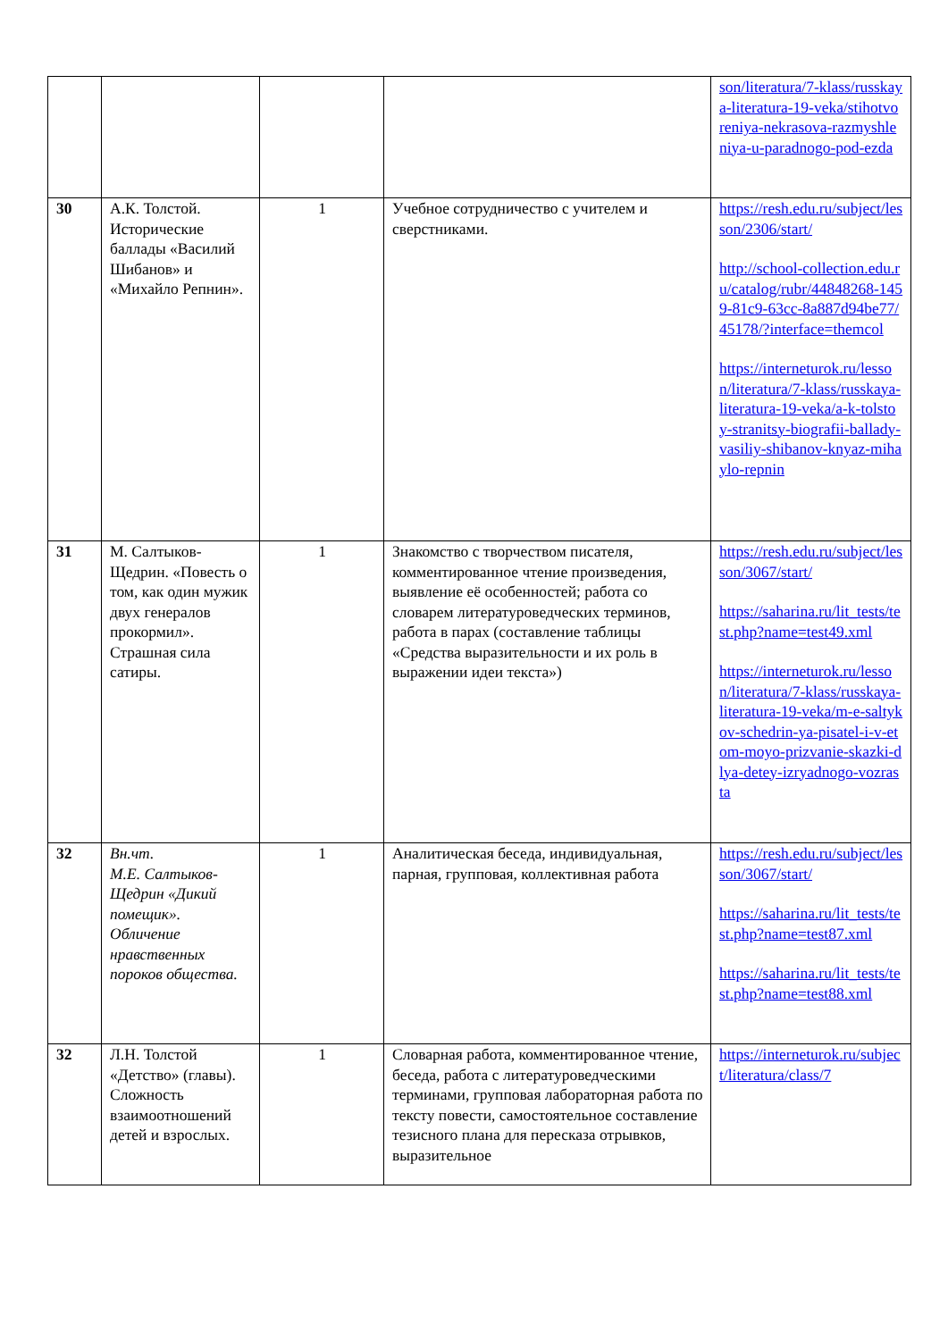| | | | | son/literatura/7-klass/russkaya-literatura-19-veka/stihotvoreniya-nekrasova-razmyshleniya-u-paradnogo-pod-ezda |
| 30 | А.К. Толстой. Исторические баллады «Василий Шибанов» и «Михайло Репнин». | 1 | Учебное сотрудничество с учителем и сверстниками. | https://resh.edu.ru/subject/lesson/2306/start/ http://school-collection.edu.ru/catalog/rubr/44848268-1459-81c9-63cc-8a887d94be77/45178/?interface=themcol https://interneturok.ru/lesson/literatura/7-klass/russkaya-literatura-19-veka/a-k-tolstoy-stranitsy-biografii-ballady-vasiliy-shibanov-knyaz-mihaylo-repnin |
| 31 | М. Салтыков-Щедрин. «Повесть о том, как один мужик двух генералов прокормил». Страшная сила сатиры. | 1 | Знакомство с творчеством писателя, комментированное чтение произведения, выявление её особенностей; работа со словарем литературоведческих терминов, работа в парах (составление таблицы «Средства выразительности и их роль в выражении идеи текста») | https://resh.edu.ru/subject/lesson/3067/start/ https://saharina.ru/lit_tests/test.php?name=test49.xml https://interneturok.ru/lesson/literatura/7-klass/russkaya-literatura-19-veka/m-e-saltykov-schedrin-ya-pisatel-i-v-etom-moyo-prizvanie-skazki-dlya-detey-izryadnogo-vozrasta |
| 32 | Вн.чт. М.Е. Салтыков-Щедрин «Дикий помещик». Обличение нравственных пороков общества. | 1 | Аналитическая беседа, индивидуальная, парная, групповая, коллективная работа | https://resh.edu.ru/subject/lesson/3067/start/ https://saharina.ru/lit_tests/test.php?name=test87.xml https://saharina.ru/lit_tests/test.php?name=test88.xml |
| 32 | Л.Н. Толстой «Детство» (главы). Сложность взаимоотношений детей и взрослых. | 1 | Словарная работа, комментированное чтение, беседа, работа с литературоведческими терминами, групповая лабораторная работа по тексту повести, самостоятельное составление тезисного плана для пересказа отрывков, выразительное | https://interneturok.ru/subject/literatura/class/7 |